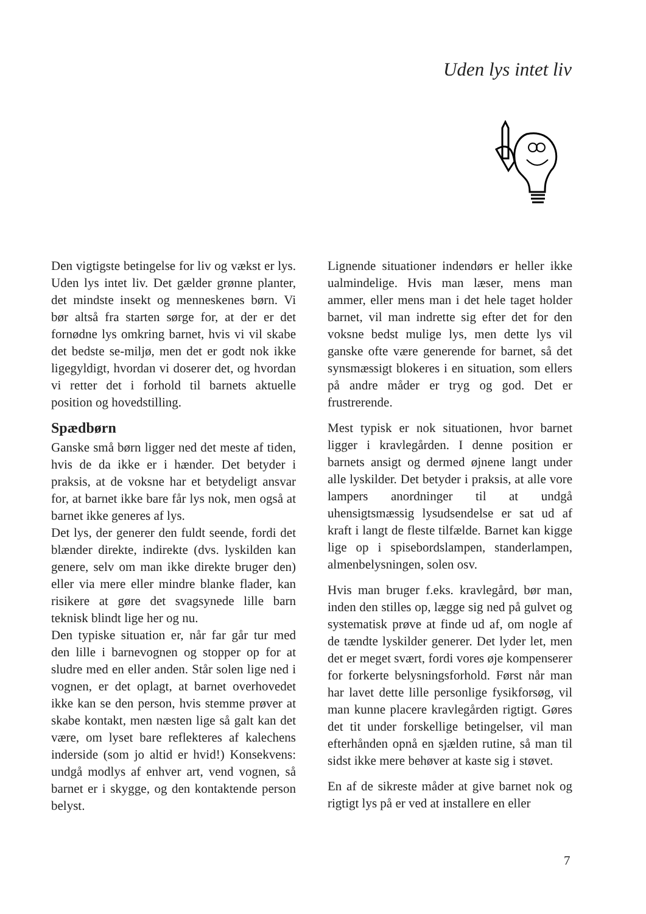Uden lys intet liv
Den vigtigste betingelse for liv og vækst er lys. Uden lys intet liv. Det gælder grønne planter, det mindste insekt og menneskenes børn. Vi bør altså fra starten sørge for, at der er det fornødne lys omkring barnet, hvis vi vil skabe det bedste se-miljø, men det er godt nok ikke ligegyldigt, hvordan vi doserer det, og hvordan vi retter det i forhold til barnets aktuelle position og hovedstilling.
Spædbørn
Ganske små børn ligger ned det meste af tiden, hvis de da ikke er i hænder. Det betyder i praksis, at de voksne har et betydeligt ansvar for, at barnet ikke bare får lys nok, men også at barnet ikke generes af lys.
Det lys, der generer den fuldt seende, fordi det blænder direkte, indirekte (dvs. lyskilden kan genere, selv om man ikke direkte bruger den) eller via mere eller mindre blanke flader, kan risikere at gøre det svagsynede lille barn teknisk blindt lige her og nu.
Den typiske situation er, når far går tur med den lille i barnevognen og stopper op for at sludre med en eller anden. Står solen lige ned i vognen, er det oplagt, at barnet overhovedet ikke kan se den person, hvis stemme prøver at skabe kontakt, men næsten lige så galt kan det være, om lyset bare reflekteres af kalechens inderside (som jo altid er hvid!) Konsekvens: undgå modlys af enhver art, vend vognen, så barnet er i skygge, og den kontaktende person belyst.
Lignende situationer indendørs er heller ikke ualmindelige. Hvis man læser, mens man ammer, eller mens man i det hele taget holder barnet, vil man indrette sig efter det for den voksne bedst mulige lys, men dette lys vil ganske ofte være generende for barnet, så det synsmæssigt blokeres i en situation, som ellers på andre måder er tryg og god. Det er frustrerende.
Mest typisk er nok situationen, hvor barnet ligger i kravlegården. I denne position er barnets ansigt og dermed øjnene langt under alle lyskilder. Det betyder i praksis, at alle vore lampers anordninger til at undgå uhensigtsmæssig lysudsendelse er sat ud af kraft i langt de fleste tilfælde. Barnet kan kigge lige op i spisebordslampen, standerlampen, almenbelysningen, solen osv.
Hvis man bruger f.eks. kravlegård, bør man, inden den stilles op, lægge sig ned på gulvet og systematisk prøve at finde ud af, om nogle af de tændte lyskilder generer. Det lyder let, men det er meget svært, fordi vores øje kompenserer for forkerte belysningsforhold. Først når man har lavet dette lille personlige fysikforsøg, vil man kunne placere kravlegården rigtigt. Gøres det tit under forskellige betingelser, vil man efterhånden opnå en sjælden rutine, så man til sidst ikke mere behøver at kaste sig i støvet.
En af de sikreste måder at give barnet nok og rigtigt lys på er ved at installere en eller
7